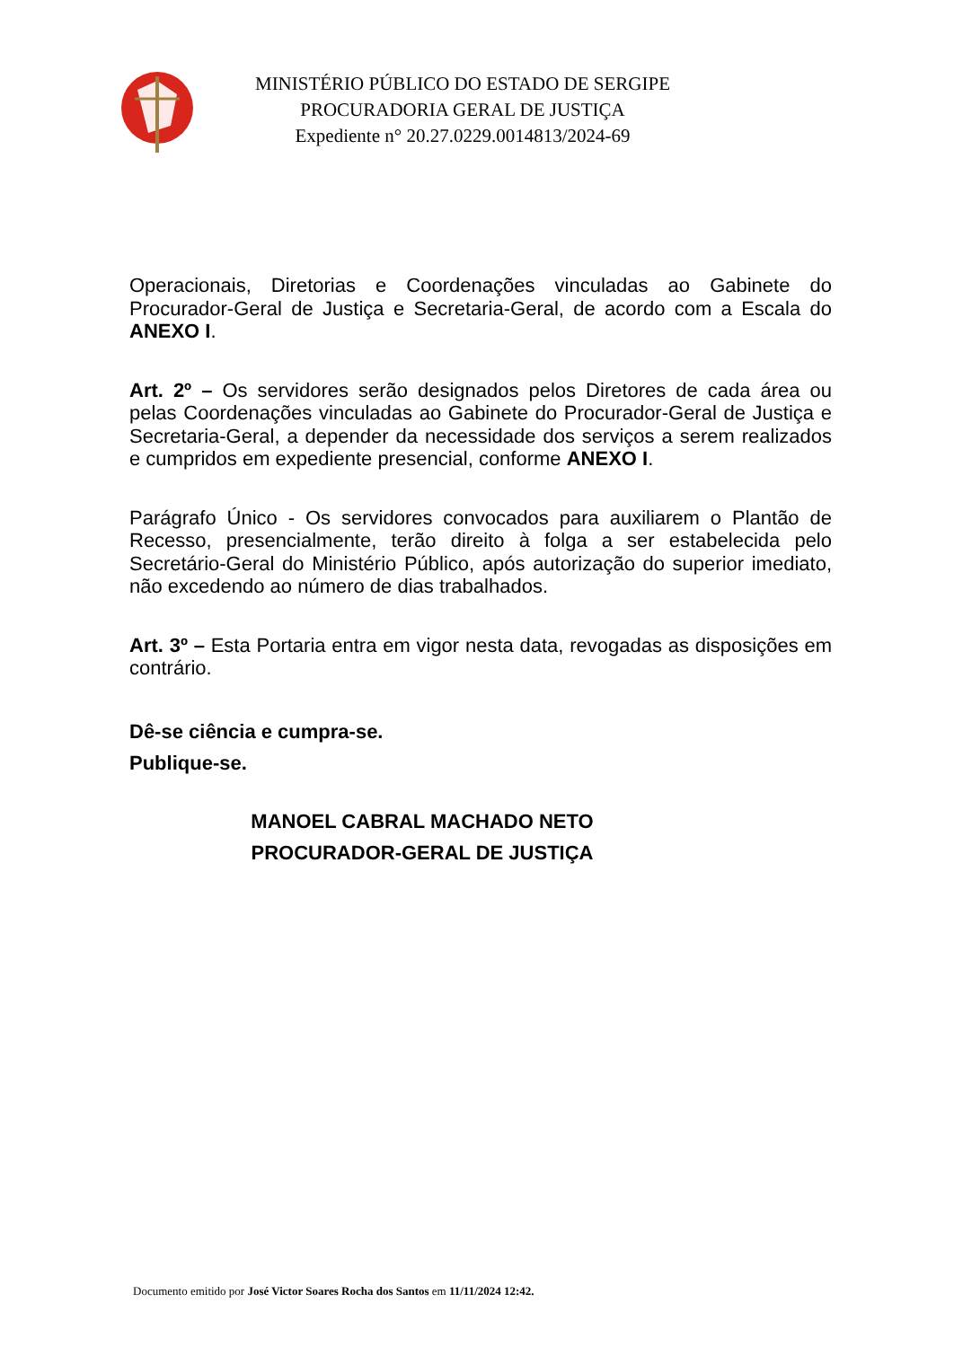MINISTÉRIO PÚBLICO DO ESTADO DE SERGIPE
PROCURADORIA GERAL DE JUSTIÇA
Expediente n° 20.27.0229.0014813/2024-69
Operacionais, Diretorias e Coordenações vinculadas ao Gabinete do Procurador-Geral de Justiça e Secretaria-Geral, de acordo com a Escala do ANEXO I.
Art. 2º – Os servidores serão designados pelos Diretores de cada área ou pelas Coordenações vinculadas ao Gabinete do Procurador-Geral de Justiça e Secretaria-Geral, a depender da necessidade dos serviços a serem realizados e cumpridos em expediente presencial, conforme ANEXO I.
Parágrafo Único - Os servidores convocados para auxiliarem o Plantão de Recesso, presencialmente, terão direito à folga a ser estabelecida pelo Secretário-Geral do Ministério Público, após autorização do superior imediato, não excedendo ao número de dias trabalhados.
Art. 3º – Esta Portaria entra em vigor nesta data, revogadas as disposições em contrário.
Dê-se ciência e cumpra-se.
Publique-se.
MANOEL CABRAL MACHADO NETO
PROCURADOR-GERAL DE JUSTIÇA
Documento emitido por José Victor Soares Rocha dos Santos em 11/11/2024 12:42.